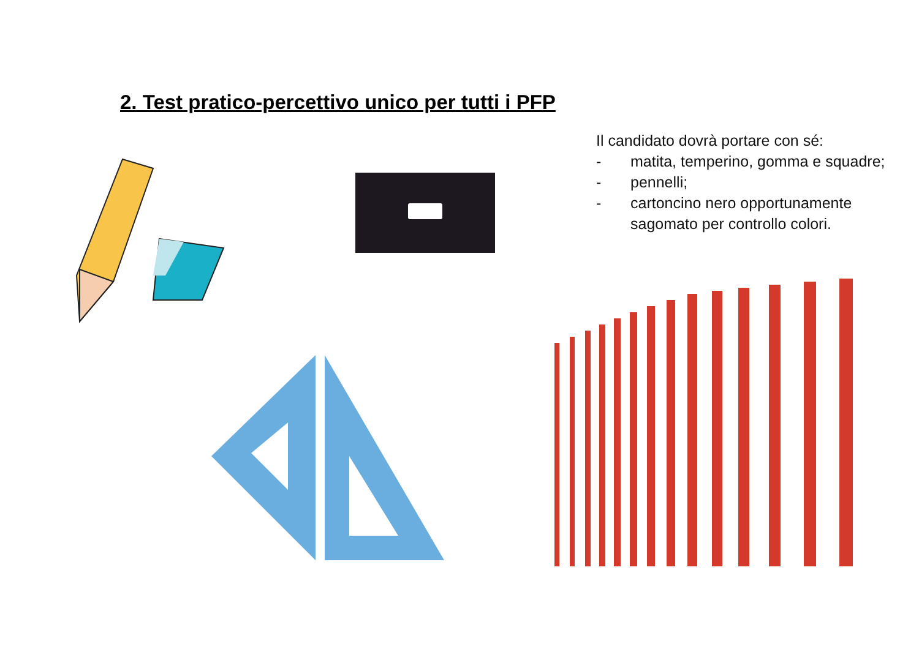2. Test pratico-percettivo unico per tutti i PFP
Il candidato dovrà portare con sé:
- matita, temperino, gomma e squadre;
- pennelli;
- cartoncino nero opportunamente
sagomato per controllo colori.